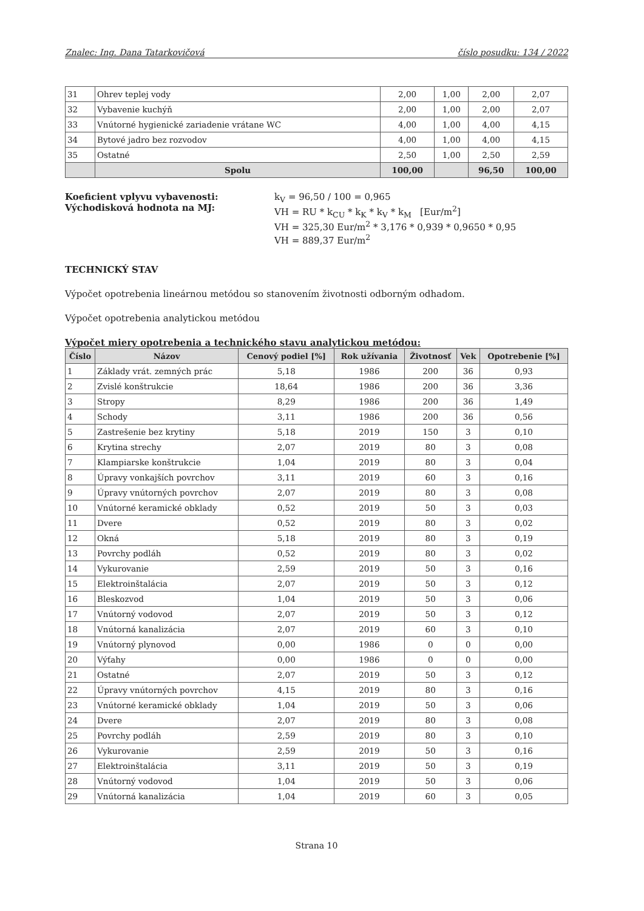Znalec: Ing. Dana Tatarkovičová číslo posudku: 134 / 2022
| 31 | Ohrev teplej vody | 2,00 | 1,00 | 2,00 | 2,07 |
| 32 | Vybavenie kuchýň | 2,00 | 1,00 | 2,00 | 2,07 |
| 33 | Vnútorné hygienické zariadenie vrátane WC | 4,00 | 1,00 | 4,00 | 4,15 |
| 34 | Bytové jadro bez rozvodov | 4,00 | 1,00 | 4,00 | 4,15 |
| 35 | Ostatné | 2,50 | 1,00 | 2,50 | 2,59 |
| | Spolu | 100,00 | | 96,50 | 100,00 |
Koeficient vplyvu vybavenosti:
Východisková hodnota na MJ:
k<sub>V</sub> = 96,50 / 100 = 0,965
VH = RU * k<sub>CU</sub> * k<sub>K</sub> * k<sub>V</sub> * k<sub>M</sub> [Eur/m<sup>2</sup>]
VH = 325,30 Eur/m<sup>2</sup> * 3,176 * 0,939 * 0,9650 * 0,95
VH = 889,37 Eur/m<sup>2</sup>
TECHNICKÝ STAV
Výpočet opotrebenia lineárnou metódou so stanovením životnosti odborným odhadom.
Výpočet opotrebenia analytickou metódou
Výpočet miery opotrebenia a technického stavu analytickou metódou:
| Číslo | Názov | Cenový podiel [%] | Rok užívania | Životnosť | Vek | Opotrebenie [%] |
| --- | --- | --- | --- | --- | --- | --- |
| 1 | Základy vrát. zemných prác | 5,18 | 1986 | 200 | 36 | 0,93 |
| 2 | Zvislé konštrukcie | 18,64 | 1986 | 200 | 36 | 3,36 |
| 3 | Stropy | 8,29 | 1986 | 200 | 36 | 1,49 |
| 4 | Schody | 3,11 | 1986 | 200 | 36 | 0,56 |
| 5 | Zastrešenie bez krytiny | 5,18 | 2019 | 150 | 3 | 0,10 |
| 6 | Krytina strechy | 2,07 | 2019 | 80 | 3 | 0,08 |
| 7 | Klampiarske konštrukcie | 1,04 | 2019 | 80 | 3 | 0,04 |
| 8 | Úpravy vonkajších povrchov | 3,11 | 2019 | 60 | 3 | 0,16 |
| 9 | Úpravy vnútorných povrchov | 2,07 | 2019 | 80 | 3 | 0,08 |
| 10 | Vnútorné keramické obklady | 0,52 | 2019 | 50 | 3 | 0,03 |
| 11 | Dvere | 0,52 | 2019 | 80 | 3 | 0,02 |
| 12 | Okná | 5,18 | 2019 | 80 | 3 | 0,19 |
| 13 | Povrchy podláh | 0,52 | 2019 | 80 | 3 | 0,02 |
| 14 | Vykurovanie | 2,59 | 2019 | 50 | 3 | 0,16 |
| 15 | Elektroinštalácia | 2,07 | 2019 | 50 | 3 | 0,12 |
| 16 | Bleskozvod | 1,04 | 2019 | 50 | 3 | 0,06 |
| 17 | Vnútorný vodovod | 2,07 | 2019 | 50 | 3 | 0,12 |
| 18 | Vnútorná kanalizácia | 2,07 | 2019 | 60 | 3 | 0,10 |
| 19 | Vnútorný plynovod | 0,00 | 1986 | 0 | 0 | 0,00 |
| 20 | Výťahy | 0,00 | 1986 | 0 | 0 | 0,00 |
| 21 | Ostatné | 2,07 | 2019 | 50 | 3 | 0,12 |
| 22 | Úpravy vnútorných povrchov | 4,15 | 2019 | 80 | 3 | 0,16 |
| 23 | Vnútorné keramické obklady | 1,04 | 2019 | 50 | 3 | 0,06 |
| 24 | Dvere | 2,07 | 2019 | 80 | 3 | 0,08 |
| 25 | Povrchy podláh | 2,59 | 2019 | 80 | 3 | 0,10 |
| 26 | Vykurovanie | 2,59 | 2019 | 50 | 3 | 0,16 |
| 27 | Elektroinštalácia | 3,11 | 2019 | 50 | 3 | 0,19 |
| 28 | Vnútorný vodovod | 1,04 | 2019 | 50 | 3 | 0,06 |
| 29 | Vnútorná kanalizácia | 1,04 | 2019 | 60 | 3 | 0,05 |
Strana 10